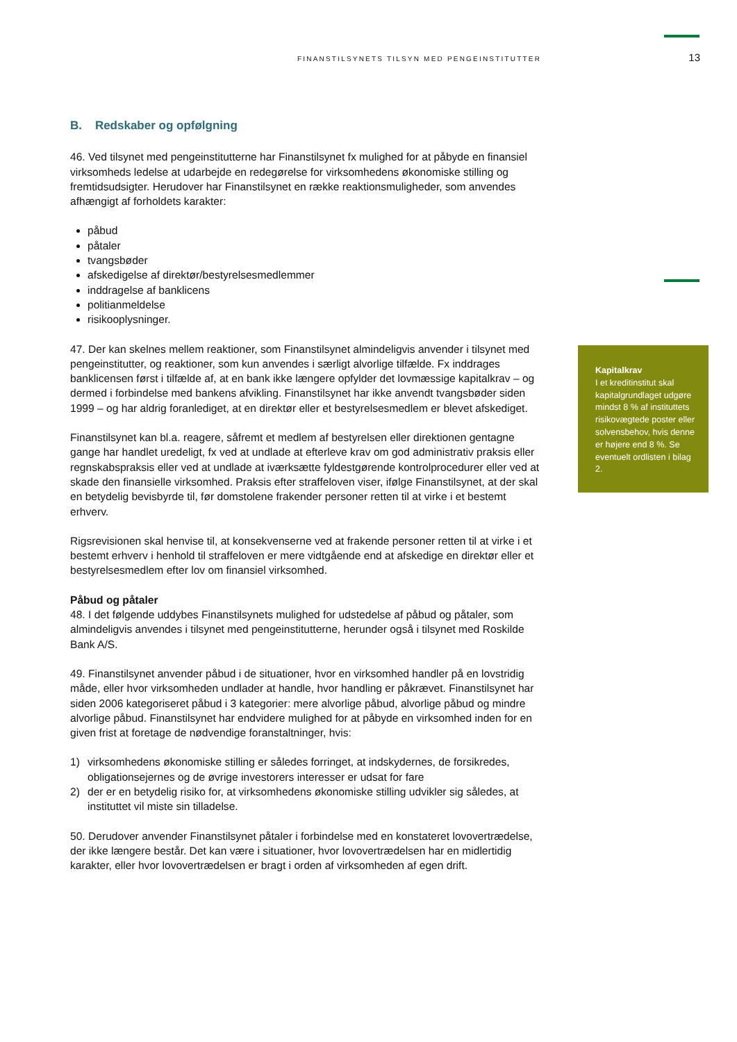FINANSTILSYNETS TILSYN MED PENGEINSTITUTTER 13
B. Redskaber og opfølgning
46. Ved tilsynet med pengeinstitutterne har Finanstilsynet fx mulighed for at påbyde en finansiel virksomheds ledelse at udarbejde en redegørelse for virksomhedens økonomiske stilling og fremtidsudsigter. Herudover har Finanstilsynet en række reaktionsmuligheder, som anvendes afhængigt af forholdets karakter:
påbud
påtaler
tvangsbøder
afskedigelse af direktør/bestyrelsesmedlemmer
inddragelse af banklicens
politianmeldelse
risikooplysninger.
47. Der kan skelnes mellem reaktioner, som Finanstilsynet almindeligvis anvender i tilsynet med pengeinstitutter, og reaktioner, som kun anvendes i særligt alvorlige tilfælde. Fx inddrages banklicensen først i tilfælde af, at en bank ikke længere opfylder det lovmæssige kapitalkrav – og dermed i forbindelse med bankens afvikling. Finanstilsynet har ikke anvendt tvangsbøder siden 1999 – og har aldrig foranlediget, at en direktør eller et bestyrelsesmedlem er blevet afskediget.
Finanstilsynet kan bl.a. reagere, såfremt et medlem af bestyrelsen eller direktionen gentagne gange har handlet uredeligt, fx ved at undlade at efterleve krav om god administrativ praksis eller regnskabspraksis eller ved at undlade at iværksætte fyldestgørende kontrolprocedurer eller ved at skade den finansielle virksomhed. Praksis efter straffeloven viser, ifølge Finanstilsynet, at der skal en betydelig bevisbyrde til, før domstolene frakender personer retten til at virke i et bestemt erhverv.
Rigsrevisionen skal henvise til, at konsekvenserne ved at frakende personer retten til at virke i et bestemt erhverv i henhold til straffeloven er mere vidtgående end at afskedige en direktør eller et bestyrelsesmedlem efter lov om finansiel virksomhed.
Påbud og påtaler
48. I det følgende uddybes Finanstilsynets mulighed for udstedelse af påbud og påtaler, som almindeligvis anvendes i tilsynet med pengeinstitutterne, herunder også i tilsynet med Roskilde Bank A/S.
49. Finanstilsynet anvender påbud i de situationer, hvor en virksomhed handler på en lovstridig måde, eller hvor virksomheden undlader at handle, hvor handling er påkrævet. Finanstilsynet har siden 2006 kategoriseret påbud i 3 kategorier: mere alvorlige påbud, alvorlige påbud og mindre alvorlige påbud. Finanstilsynet har endvidere mulighed for at påbyde en virksomhed inden for en given frist at foretage de nødvendige foranstaltninger, hvis:
1) virksomhedens økonomiske stilling er således forringet, at indskydernes, de forsikredes, obligationsejernes og de øvrige investorers interesser er udsat for fare
2) der er en betydelig risiko for, at virksomhedens økonomiske stilling udvikler sig således, at instituttet vil miste sin tilladelse.
50. Derudover anvender Finanstilsynet påtaler i forbindelse med en konstateret lovovertrædelse, der ikke længere består. Det kan være i situationer, hvor lovovertrædelsen har en midlertidig karakter, eller hvor lovovertrædelsen er bragt i orden af virksomheden af egen drift.
Kapitalkrav
I et kreditinstitut skal kapitalgrundlaget udgøre mindst 8 % af instituttets risikovægtede poster eller solvensbehov, hvis denne er højere end 8 %. Se eventuelt ordlisten i bilag 2.